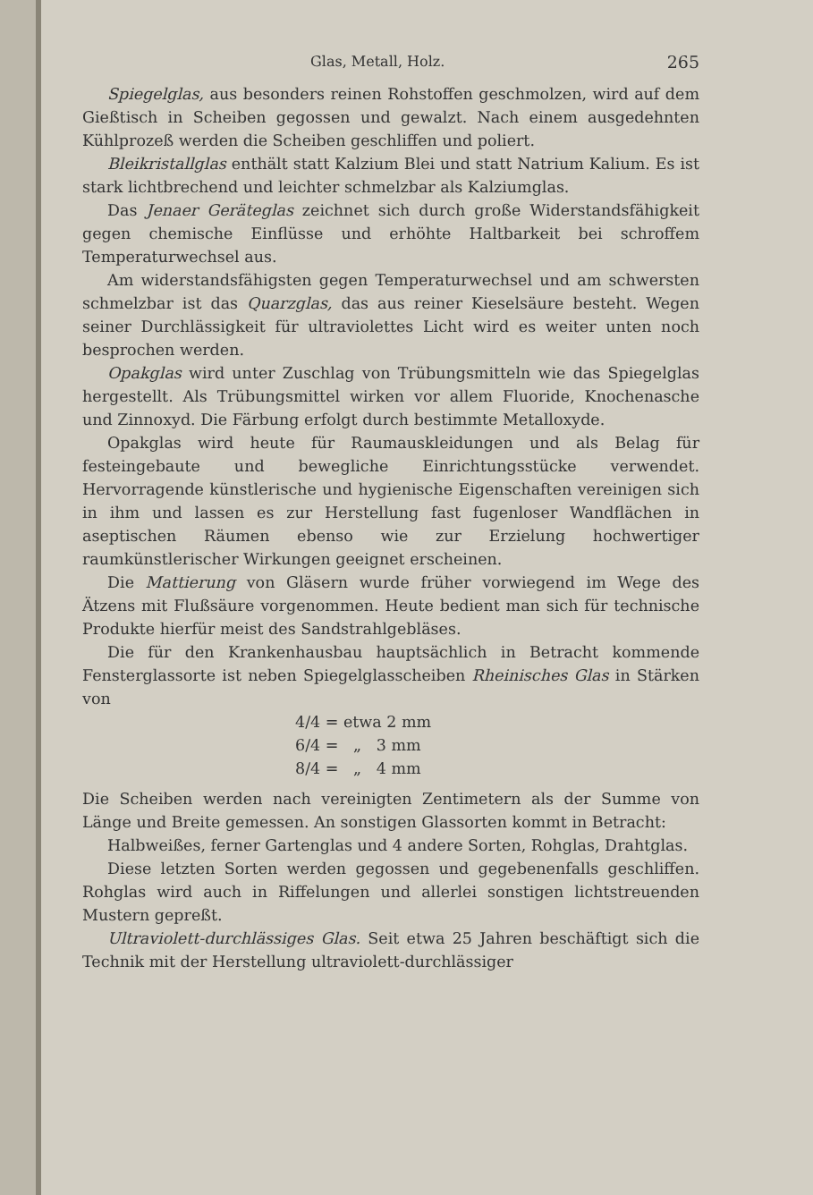Glas, Metall, Holz. 265
Spiegelglas, aus besonders reinen Rohstoffen geschmolzen, wird auf dem Gießtisch in Scheiben gegossen und gewalzt. Nach einem ausgedehnten Kühlprozeß werden die Scheiben geschliffen und poliert.
Bleikristallglas enthält statt Kalzium Blei und statt Natrium Kalium. Es ist stark lichtbrechend und leichter schmelzbar als Kalziumglas.
Das Jenaer Geräteglas zeichnet sich durch große Widerstandsfähigkeit gegen chemische Einflüsse und erhöhte Haltbarkeit bei schroffem Temperaturwechsel aus.
Am widerstandsfähigsten gegen Temperaturwechsel und am schwersten schmelzbar ist das Quarzglas, das aus reiner Kieselsäure besteht. Wegen seiner Durchlässigkeit für ultraviolettes Licht wird es weiter unten noch besprochen werden.
Opakglas wird unter Zuschlag von Trübungsmitteln wie das Spiegelglas hergestellt. Als Trübungsmittel wirken vor allem Fluoride, Knochenasche und Zinnoxyd. Die Färbung erfolgt durch bestimmte Metalloxyde.
Opakglas wird heute für Raumauskleidungen und als Belag für festeingebaute und bewegliche Einrichtungsstücke verwendet. Hervorragende künstlerische und hygienische Eigenschaften vereinigen sich in ihm und lassen es zur Herstellung fast fugenloser Wandflächen in aseptischen Räumen ebenso wie zur Erzielung hochwertiger raumkünstlerischer Wirkungen geeignet erscheinen.
Die Mattierung von Gläsern wurde früher vorwiegend im Wege des Ätzens mit Flußsäure vorgenommen. Heute bedient man sich für technische Produkte hierfür meist des Sandstrahlgebläses.
Die für den Krankenhausbau hauptsächlich in Betracht kommende Fensterglassorte ist neben Spiegelglasscheiben Rheinisches Glas in Stärken von
4/4 = etwa 2 mm
6/4 = „ 3 mm
8/4 = „ 4 mm
Die Scheiben werden nach vereinigten Zentimetern als der Summe von Länge und Breite gemessen. An sonstigen Glassorten kommt in Betracht:
Halbweißes, ferner Gartenglas und 4 andere Sorten, Rohglas, Drahtglas.
Diese letzten Sorten werden gegossen und gegebenenfalls geschliffen. Rohglas wird auch in Riffelungen und allerlei sonstigen lichtstreuenden Mustern gepreßt.
Ultraviolett-durchlässiges Glas. Seit etwa 25 Jahren beschäftigt sich die Technik mit der Herstellung ultraviolett-durchlässiger